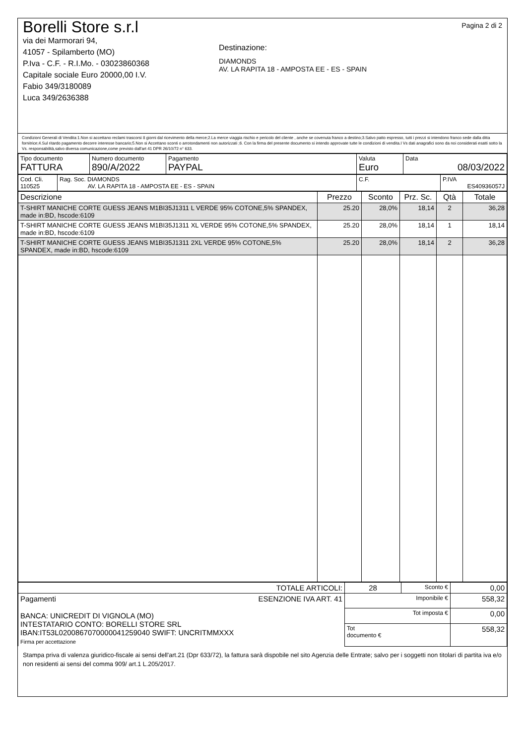Borelli Store s.r.l
via dei Marmorari 94,
41057 - Spilamberto (MO)
P.Iva - C.F. - R.I.Mo. - 03023860368
Capitale sociale Euro 20000,00 I.V.
Fabio 349/3180089
Luca 349/2636388
Destinazione:
DIAMONDS
AV. LA RAPITA 18 - AMPOSTA EE - ES - SPAIN
Pagina 2 di 2
Condizioni Generali di Vendita:1.Non si accettano reclami trascorsi 8 giorni dal ricevimento della merce;2.La merce viaggia rischio e pericolo del cliente , anche se covenuta franco a destino;3.Salvo patto espresso, tutti i prezzi si intendono franco sede dalla ditta fornitrice;4.Sul ritardo pagamento decorre interesse bancario;5.Non si Accettano sconti o arrotondamenti non autorizzati ;6. Con la firma del presente documento si intendo approvate tutte le condizioni di vendita.I Vs dati anagrafici sono da noi considerati esatti sotto la Vs. responsabilità,salvo diversa comunicazione,come previsto dall'art 41 DPR 26/10/72 n° 633.
| Tipo documento FATTURA | Numero documento 890/A/2022 | Pagamento PAYPAL | Valuta Euro | Data 08/03/2022 |
| Cod. Cli. 110525 | Rag. Soc. DIAMONDS AV. LA RAPITA 18 - AMPOSTA EE - ES - SPAIN | C.F. | P.IVA ES40936057J |
| Descrizione | Prezzo | Sconto | Prz. Sc. | Qtà | Totale |
| --- | --- | --- | --- | --- | --- |
| T-SHIRT MANICHE CORTE GUESS JEANS M1BI35J1311 L VERDE 95% COTONE,5% SPANDEX, made in:BD, hscode:6109 | 25.20 | 28,0% | 18,14 | 2 | 36,28 |
| T-SHIRT MANICHE CORTE GUESS JEANS M1BI35J1311 XL VERDE 95% COTONE,5% SPANDEX, made in:BD, hscode:6109 | 25.20 | 28,0% | 18,14 | 1 | 18,14 |
| T-SHIRT MANICHE CORTE GUESS JEANS M1BI35J1311 2XL VERDE 95% COTONE,5% SPANDEX, made in:BD, hscode:6109 | 25.20 | 28,0% | 18,14 | 2 | 36,28 |
| TOTALE ARTICOLI: | 28 | Sconto € | 0,00 |
| Pagamenti ESENZIONE IVA ART. 41 BANCA: UNICREDIT DI VIGNOLA (MO) INTESTATARIO CONTO: BORELLI STORE SRL IBAN:IT53L0200867070000041259040 SWIFT: UNCRITMMXXX Firma per accettazione | Imponibile € | | 558,32 |
| | Tot imposta € | | 0,00 |
| | Tot documento € | | 558,32 |
Stampa priva di valenza giuridico-fiscale ai sensi dell'art.21 (Dpr 633/72), la fattura sarà dispobile nel sito Agenzia delle Entrate; salvo per i soggetti non titolari di partita iva e/o non residenti ai sensi del comma 909/ art.1 L.205/2017.